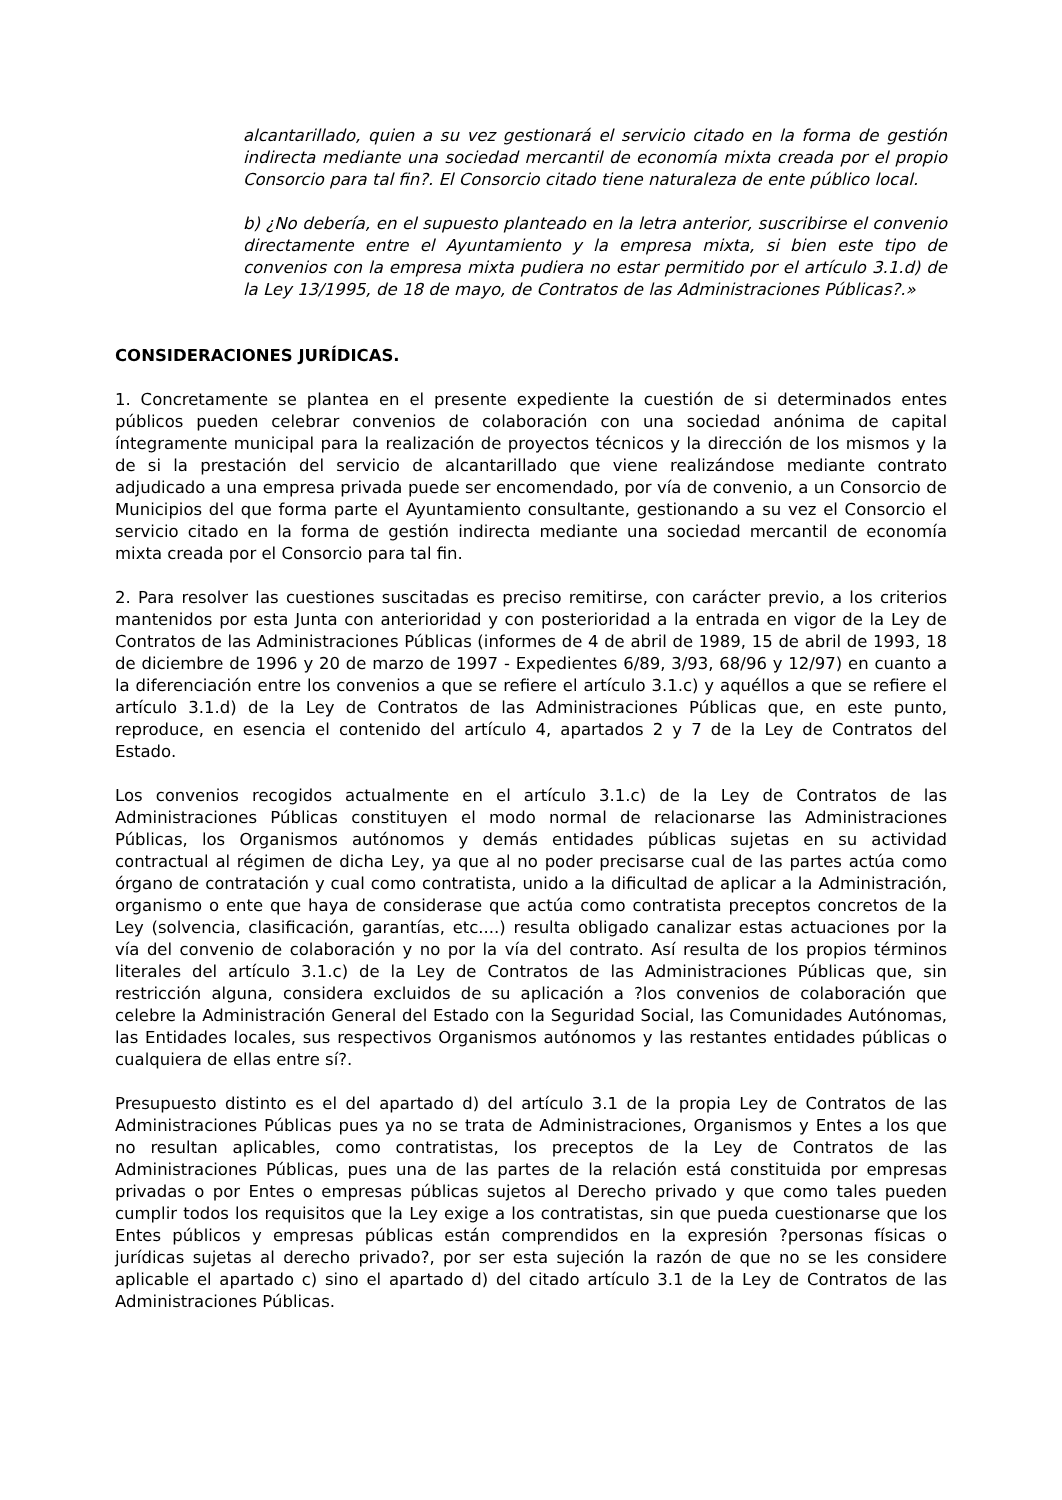alcantarillado, quien a su vez gestionará el servicio citado en la forma de gestión indirecta mediante una sociedad mercantil de economía mixta creada por el propio Consorcio para tal fin?. El Consorcio citado tiene naturaleza de ente público local.
b) ¿No debería, en el supuesto planteado en la letra anterior, suscribirse el convenio directamente entre el Ayuntamiento y la empresa mixta, si bien este tipo de convenios con la empresa mixta pudiera no estar permitido por el artículo 3.1.d) de la Ley 13/1995, de 18 de mayo, de Contratos de las Administraciones Públicas?.»
CONSIDERACIONES JURÍDICAS.
1. Concretamente se plantea en el presente expediente la cuestión de si determinados entes públicos pueden celebrar convenios de colaboración con una sociedad anónima de capital íntegramente municipal para la realización de proyectos técnicos y la dirección de los mismos y la de si la prestación del servicio de alcantarillado que viene realizándose mediante contrato adjudicado a una empresa privada puede ser encomendado, por vía de convenio, a un Consorcio de Municipios del que forma parte el Ayuntamiento consultante, gestionando a su vez el Consorcio el servicio citado en la forma de gestión indirecta mediante una sociedad mercantil de economía mixta creada por el Consorcio para tal fin.
2. Para resolver las cuestiones suscitadas es preciso remitirse, con carácter previo, a los criterios mantenidos por esta Junta con anterioridad y con posterioridad a la entrada en vigor de la Ley de Contratos de las Administraciones Públicas (informes de 4 de abril de 1989, 15 de abril de 1993, 18 de diciembre de 1996 y 20 de marzo de 1997 - Expedientes 6/89, 3/93, 68/96 y 12/97) en cuanto a la diferenciación entre los convenios a que se refiere el artículo 3.1.c) y aquéllos a que se refiere el artículo 3.1.d) de la Ley de Contratos de las Administraciones Públicas que, en este punto, reproduce, en esencia el contenido del artículo 4, apartados 2 y 7 de la Ley de Contratos del Estado.
Los convenios recogidos actualmente en el artículo 3.1.c) de la Ley de Contratos de las Administraciones Públicas constituyen el modo normal de relacionarse las Administraciones Públicas, los Organismos autónomos y demás entidades públicas sujetas en su actividad contractual al régimen de dicha Ley, ya que al no poder precisarse cual de las partes actúa como órgano de contratación y cual como contratista, unido a la dificultad de aplicar a la Administración, organismo o ente que haya de considerase que actúa como contratista preceptos concretos de la Ley (solvencia, clasificación, garantías, etc....) resulta obligado canalizar estas actuaciones por la vía del convenio de colaboración y no por la vía del contrato. Así resulta de los propios términos literales del artículo 3.1.c) de la Ley de Contratos de las Administraciones Públicas que, sin restricción alguna, considera excluidos de su aplicación a ?los convenios de colaboración que celebre la Administración General del Estado con la Seguridad Social, las Comunidades Autónomas, las Entidades locales, sus respectivos Organismos autónomos y las restantes entidades públicas o cualquiera de ellas entre sí?.
Presupuesto distinto es el del apartado d) del artículo 3.1 de la propia Ley de Contratos de las Administraciones Públicas pues ya no se trata de Administraciones, Organismos y Entes a los que no resultan aplicables, como contratistas, los preceptos de la Ley de Contratos de las Administraciones Públicas, pues una de las partes de la relación está constituida por empresas privadas o por Entes o empresas públicas sujetos al Derecho privado y que como tales pueden cumplir todos los requisitos que la Ley exige a los contratistas, sin que pueda cuestionarse que los Entes públicos y empresas públicas están comprendidos en la expresión ?personas físicas o jurídicas sujetas al derecho privado?, por ser esta sujeción la razón de que no se les considere aplicable el apartado c) sino el apartado d) del citado artículo 3.1 de la Ley de Contratos de las Administraciones Públicas.